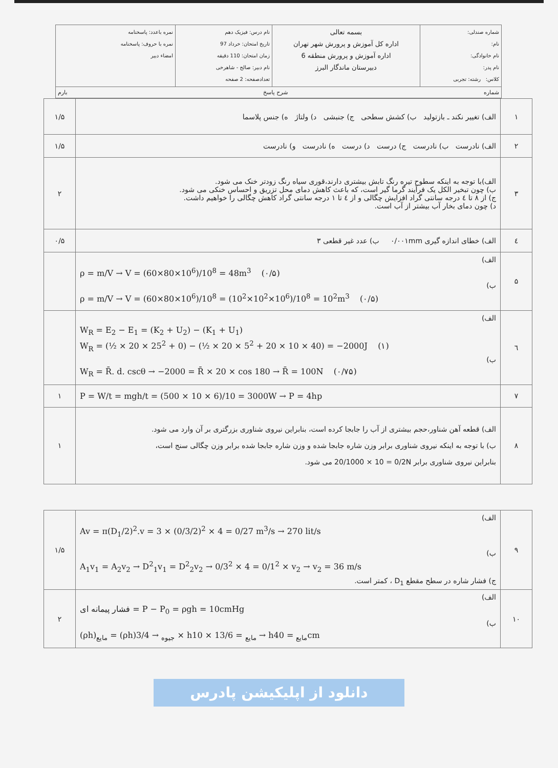شماره صندلی:
نام:
نام خانوادگی:
نام پدر:
کلاس: رشته: تجربی
بسمه تعالی
اداره کل آموزش و پرورش شهر تهران
اداره آموزش و پرورش منطقه 6
دبیرستان ماندگار البرز
نام درس: فیزیک دهم
تاریخ امتحان: خرداد 97
زمان امتحان: 110 دقیقه
نام دبیر: صالح - شاهرخی
تعدادصفحه: 2 صفحه
نمره باعدد: پاسخنامه
نمره با حروف: پاسخنامه
امضاء دبیر
شماره شرح پاسخ بارم
| ۱ | الف) تغییر نکند ـ بازتولید ب) کشش سطحی ج) جنبشی د) ولتاژ ه) جنس پلاسما | ۱/۵ |
| ۲ | الف) نادرست ب) نادرست ج) درست د) درست ه) نادرست و) نادرست | ۱/۵ |
| ۳ | الف)با توجه به اینکه سطوح تیره رنگ تابش بیشتری دارند،قوری سیاه رنگ زودتر خنک می شود. ب) چون تبخیر الکل یک فرآیند گرما گیر است، که باعث کاهش دمای محل تزریق و احساس خنکی می شود. ج) از ۸ تا ٤ درجه سانتی گراد افزایش چگالی و از ٤ تا ۱ درجه سانتی گراد کاهش چگالی را خواهیم داشت. د) چون دمای بخار آب بیشتر از آب است. | ۲ |
| ٤ | الف) خطای اندازه گیری ۰/۰۰۱mm ب) عدد غیر قطعی ۳ | ۰/۵ |
| ۵ | الف) ρ = m/V → V = (60×80×10<sup>6</sup>)/10<sup>8</sup> = 48m<sup>3</sup> (۰/۵) ب) ρ = m/V → V = (60×80×10<sup>6</sup>)/10<sup>8</sup> = (10<sup>2</sup>×10<sup>2</sup>×10<sup>6</sup>)/10<sup>8</sup> = 10<sup>2</sup>m<sup>3</sup> (۰/۵) | |
| ٦ | الف) W<sub>R</sub> = E<sub>2</sub> − E<sub>1</sub> = (K<sub>2</sub> + U<sub>2</sub>) − (K<sub>1</sub> + U<sub>1</sub>) W<sub>R</sub> = (½ × 20 × 25<sup>2</sup> + 0) − (½ × 20 × 5<sup>2</sup> + 20 × 10 × 40) = −2000J (۱) ب) W<sub>R</sub> = R̄. d. cscθ → −2000 = R̄ × 20 × cos 180 → R̄ = 100N (۰/۷۵) | |
| ۷ | P = W/t = mgh/t = (500 × 10 × 6)/10 = 3000W → P = 4hp | ۱ |
| ۸ | الف) قطعه آهن شناور،حجم بیشتری از آب را جابجا کرده است، بنابراین نیروی شناوری بزرگتری بر آن وارد می شود. ب) با توجه به اینکه نیروی شناوری برابر وزن شاره جابجا شده و وزن شاره جابجا شده برابر وزن چگالی سنج است، بنابراین نیروی شناوری برابر 20/1000 × 10 = 0/2N می شود. | ۱ |
| ۹ | الف) Av = π(D<sub>1</sub>/2)<sup>2</sup>.v = 3 × (0/3/2)<sup>2</sup> × 4 = 0/27 m<sup>3</sup>/s → 270 lit/s ب) A<sub>1</sub>v<sub>1</sub> = A<sub>2</sub>v<sub>2</sub> → D<sup>2</sup><sub>1</sub>v<sub>1</sub> = D<sup>2</sup><sub>2</sub>v<sub>2</sub> → 0/3<sup>2</sup> × 4 = 0/1<sup>2</sup> × v<sub>2</sub> → v<sub>2</sub> = 36 m/s ج) فشار شاره در سطح مقطع D<sub>1</sub> ، کمتر است. | ۱/۵ |
| ۱۰ | الف) فشار پیمانه ای = P − P<sub>0</sub> = ρgh = 10cmHg ب) (ρh)<sub>مایع</sub> = (ρh)<sub>جیوه</sub> → 3/4 × h<sub>مایع</sub> = 13/6 × 10 → h<sub>مایع</sub> = 40cm | ۲ |
دانلود از اپلیکیشن پادرس